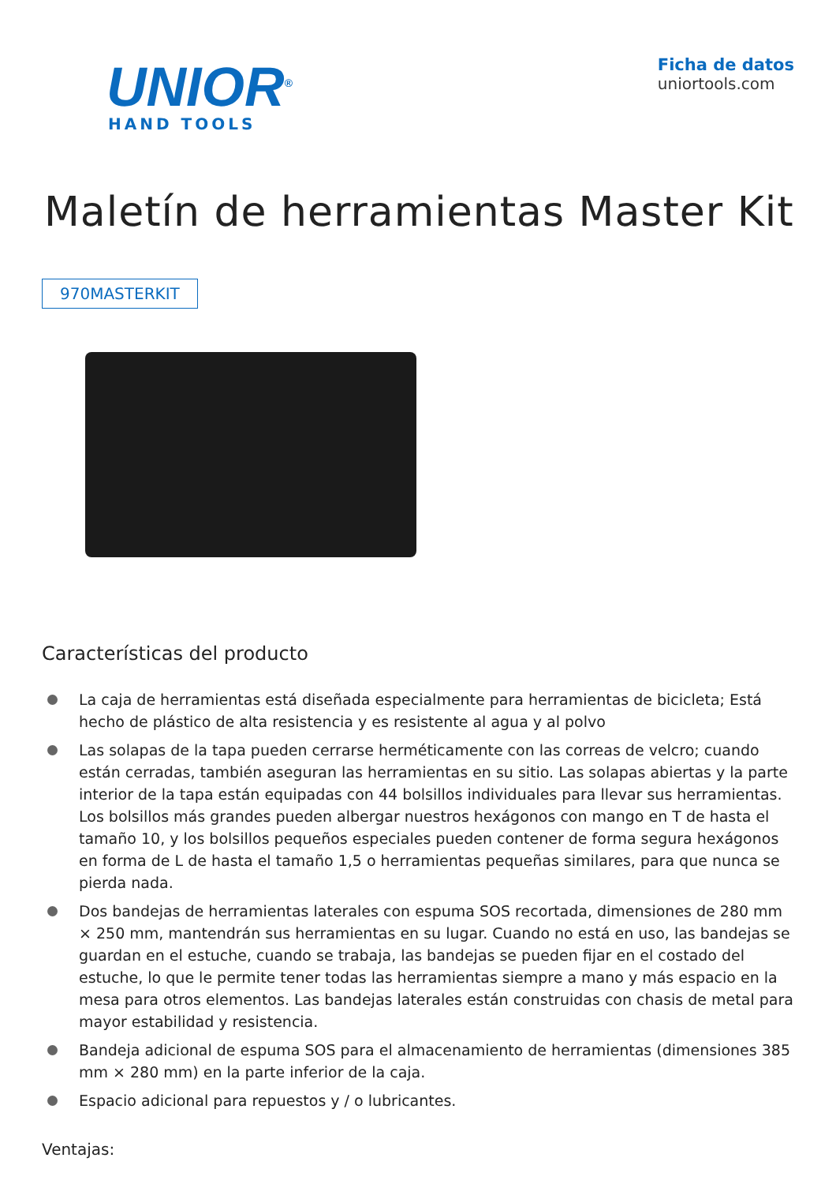UNIOR<sup>®</sup>
HAND TOOLS
Ficha de datos
uniortools.com
Maletín de herramientas Master Kit
970MASTERKIT
Características del producto
La caja de herramientas está diseñada especialmente para herramientas de bicicleta; Está hecho de plástico de alta resistencia y es resistente al agua y al polvo
Las solapas de la tapa pueden cerrarse herméticamente con las correas de velcro; cuando están cerradas, también aseguran las herramientas en su sitio. Las solapas abiertas y la parte interior de la tapa están equipadas con 44 bolsillos individuales para llevar sus herramientas. Los bolsillos más grandes pueden albergar nuestros hexágonos con mango en T de hasta el tamaño 10, y los bolsillos pequeños especiales pueden contener de forma segura hexágonos en forma de L de hasta el tamaño 1,5 o herramientas pequeñas similares, para que nunca se pierda nada.
Dos bandejas de herramientas laterales con espuma SOS recortada, dimensiones de 280 mm × 250 mm, mantendrán sus herramientas en su lugar. Cuando no está en uso, las bandejas se guardan en el estuche, cuando se trabaja, las bandejas se pueden fijar en el costado del estuche, lo que le permite tener todas las herramientas siempre a mano y más espacio en la mesa para otros elementos. Las bandejas laterales están construidas con chasis de metal para mayor estabilidad y resistencia.
Bandeja adicional de espuma SOS para el almacenamiento de herramientas (dimensiones 385 mm × 280 mm) en la parte inferior de la caja.
Espacio adicional para repuestos y / o lubricantes.
Ventajas: